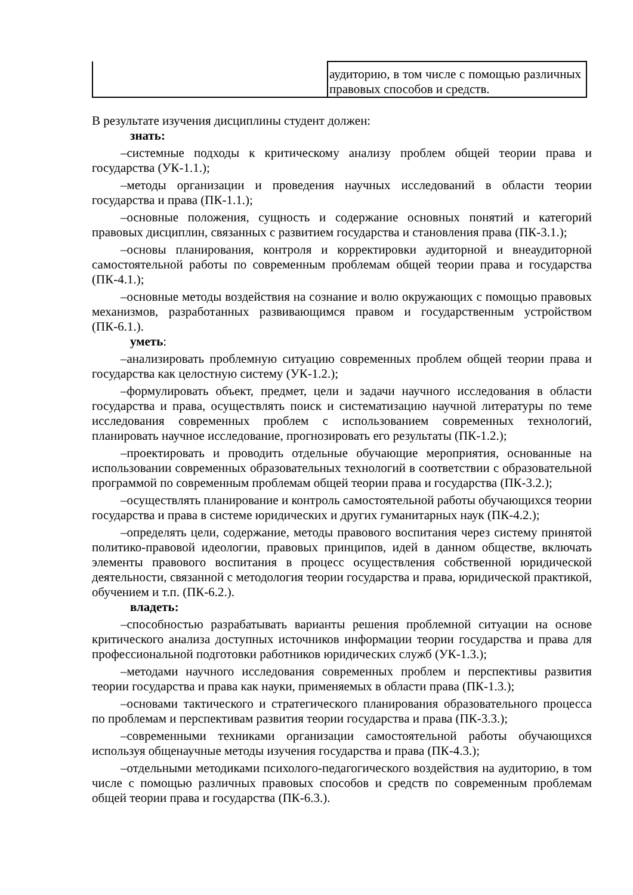| | аудиторию, в том числе с помощью различных правовых способов и средств. |
В результате изучения дисциплины студент должен:
знать:
–системные подходы к критическому анализу проблем общей теории права и государства (УК-1.1.);
–методы организации и проведения научных исследований в области теории государства и права (ПК-1.1.);
–основные положения, сущность и содержание основных понятий и категорий правовых дисциплин, связанных с развитием государства и становления права (ПК-3.1.);
–основы планирования, контроля и корректировки аудиторной и внеаудиторной самостоятельной работы по современным проблемам общей теории права и государства (ПК-4.1.);
–основные методы воздействия на сознание и волю окружающих с помощью правовых механизмов, разработанных развивающимся правом и государственным устройством (ПК-6.1.).
уметь:
–анализировать проблемную ситуацию современных проблем общей теории права и государства как целостную систему (УК-1.2.);
–формулировать объект, предмет, цели и задачи научного исследования в области государства и права, осуществлять поиск и систематизацию научной литературы по теме исследования современных проблем с использованием современных технологий, планировать научное исследование, прогнозировать его результаты (ПК-1.2.);
–проектировать и проводить отдельные обучающие мероприятия, основанные на использовании современных образовательных технологий в соответствии с образовательной программой по современным проблемам общей теории права и государства (ПК-3.2.);
–осуществлять планирование и контроль самостоятельной работы обучающихся теории государства и права в системе юридических и других гуманитарных наук (ПК-4.2.);
–определять цели, содержание, методы правового воспитания через систему принятой политико-правовой идеологии, правовых принципов, идей в данном обществе, включать элементы правового воспитания в процесс осуществления собственной юридической деятельности, связанной с методология теории государства и права, юридической практикой, обучением и т.п. (ПК-6.2.).
владеть:
–способностью разрабатывать варианты решения проблемной ситуации на основе критического анализа доступных источников информации теории государства и права для профессиональной подготовки работников юридических служб (УК-1.3.);
–методами научного исследования современных проблем и перспективы развития теории государства и права как науки, применяемых в области права (ПК-1.3.);
–основами тактического и стратегического планирования образовательного процесса по проблемам и перспективам развития теории государства и права (ПК-3.3.);
–современными техниками организации самостоятельной работы обучающихся используя общенаучные методы изучения государства и права (ПК-4.3.);
–отдельными методиками психолого-педагогического воздействия на аудиторию, в том числе с помощью различных правовых способов и средств по современным проблемам общей теории права и государства (ПК-6.3.).